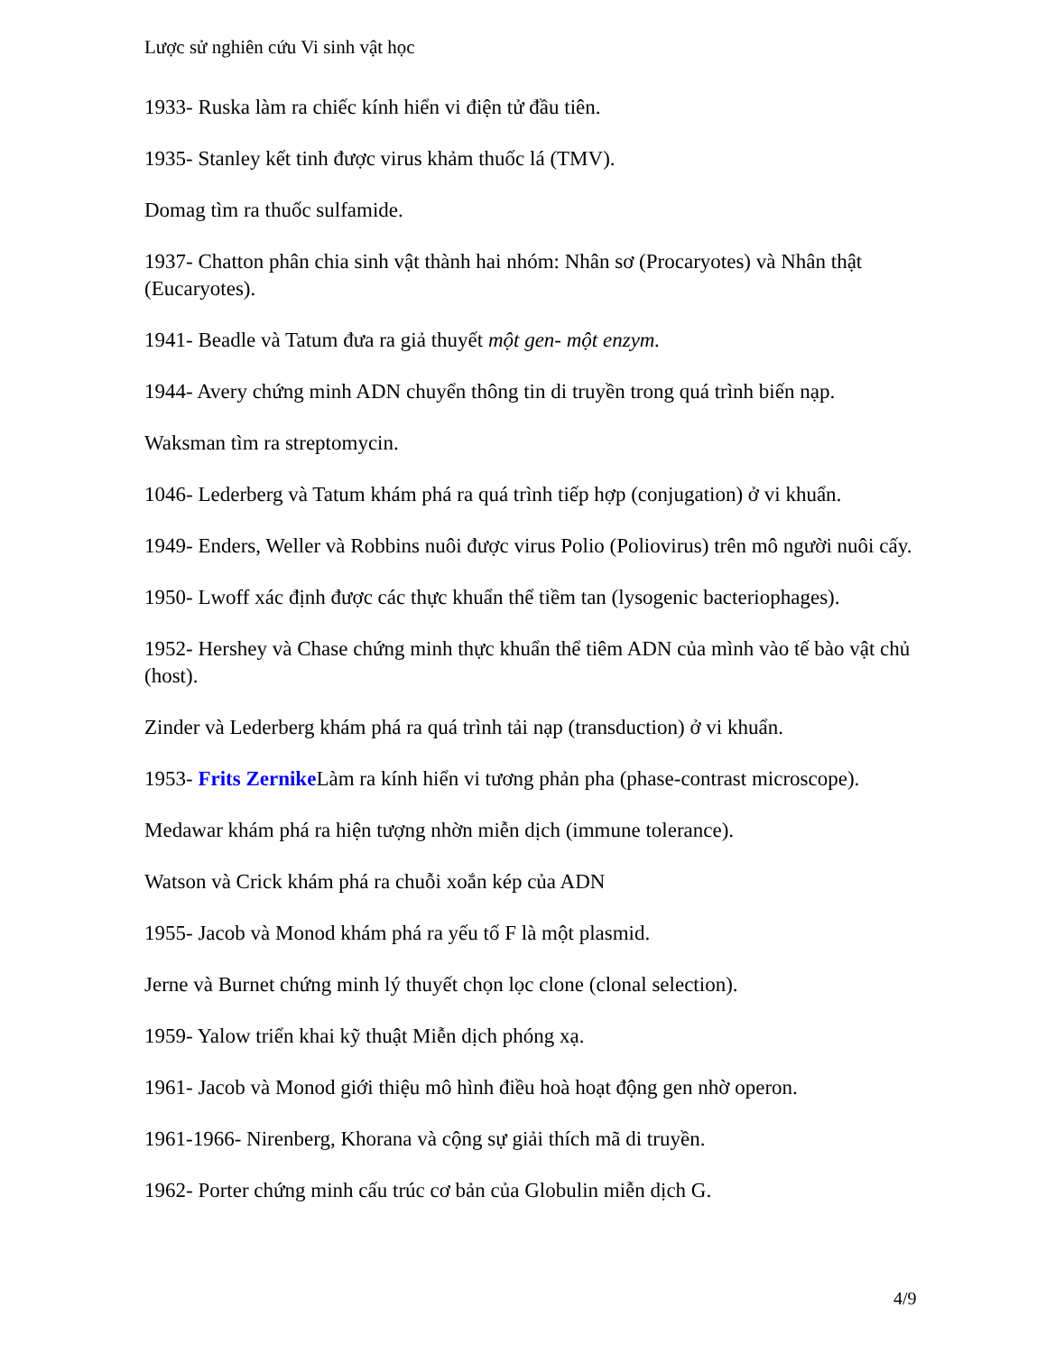Lược sử nghiên cứu Vi sinh vật học
1933- Ruska làm ra chiếc kính hiển vi điện tử đầu tiên.
1935- Stanley kết tinh được virus khảm thuốc lá (TMV).
Domag tìm ra thuốc sulfamide.
1937- Chatton phân chia sinh vật thành hai nhóm: Nhân sơ (Procaryotes) và Nhân thật (Eucaryotes).
1941- Beadle và Tatum đưa ra giả thuyết một gen- một enzym.
1944- Avery chứng minh ADN chuyển thông tin di truyền trong quá trình biến nạp.
Waksman tìm ra streptomycin.
1046- Lederberg và Tatum khám phá ra quá trình tiếp hợp (conjugation) ở vi khuẩn.
1949- Enders, Weller và Robbins nuôi được virus Polio (Poliovirus) trên mô người nuôi cấy.
1950- Lwoff xác định được các thực khuẩn thể tiềm tan (lysogenic bacteriophages).
1952- Hershey và Chase chứng minh thực khuẩn thể tiêm ADN của mình vào tế bào vật chủ (host).
Zinder và Lederberg khám phá ra quá trình tải nạp (transduction) ở vi khuẩn.
1953- Frits Zernike Làm ra kính hiển vi tương phản pha (phase-contrast microscope).
Medawar khám phá ra hiện tượng nhờn miễn dịch (immune tolerance).
Watson và Crick khám phá ra chuỗi xoắn kép của ADN
1955- Jacob và Monod khám phá ra yếu tố F là một plasmid.
Jerne và Burnet chứng minh lý thuyết chọn lọc clone (clonal selection).
1959- Yalow triển khai kỹ thuật Miễn dịch phóng xạ.
1961- Jacob và Monod giới thiệu mô hình điều hoà hoạt động gen nhờ operon.
1961-1966- Nirenberg, Khorana và cộng sự giải thích mã di truyền.
1962- Porter chứng minh cấu trúc cơ bản của Globulin miễn dịch G.
4/9